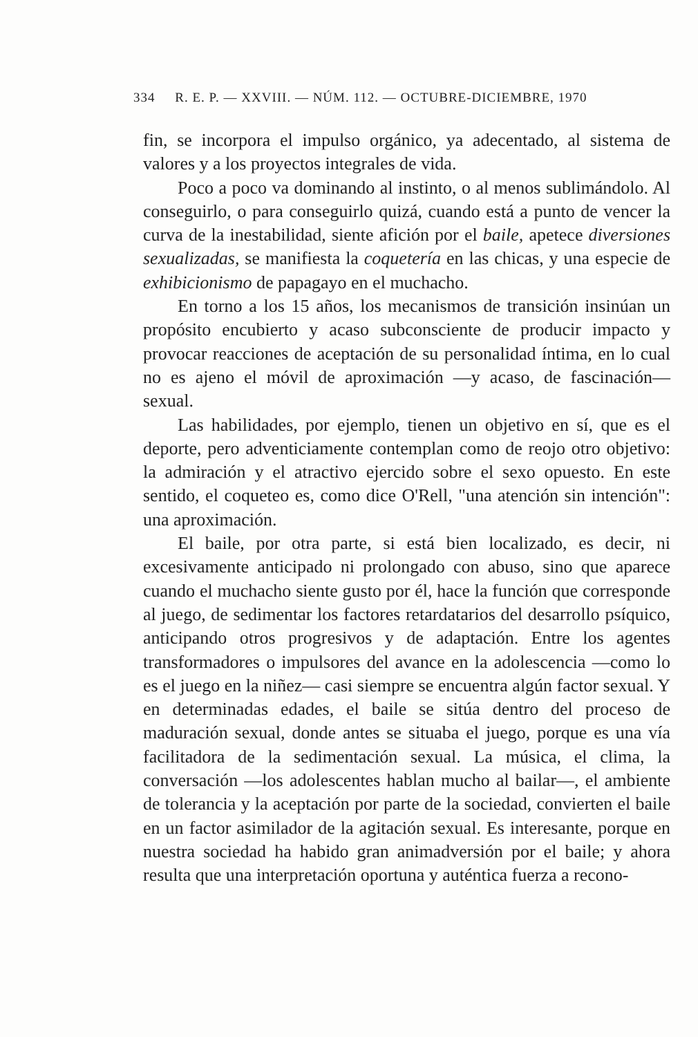334 R. E. P. — XXVIII. — NÚM. 112. — OCTUBRE-DICIEMBRE, 1970
fin, se incorpora el impulso orgánico, ya adecentado, al sistema de valores y a los proyectos integrales de vida.
Poco a poco va dominando al instinto, o al menos sublimándolo. Al conseguirlo, o para conseguirlo quizá, cuando está a punto de vencer la curva de la inestabilidad, siente afición por el baile, apetece diversiones sexualizadas, se manifiesta la coquetería en las chicas, y una especie de exhibicionismo de papagayo en el muchacho.
En torno a los 15 años, los mecanismos de transición insinúan un propósito encubierto y acaso subconsciente de producir impacto y provocar reacciones de aceptación de su personalidad íntima, en lo cual no es ajeno el móvil de aproximación —y acaso, de fascinación— sexual.
Las habilidades, por ejemplo, tienen un objetivo en sí, que es el deporte, pero adventiciamente contemplan como de reojo otro objetivo: la admiración y el atractivo ejercido sobre el sexo opuesto. En este sentido, el coqueteo es, como dice O'Rell, "una atención sin intención": una aproximación.
El baile, por otra parte, si está bien localizado, es decir, ni excesivamente anticipado ni prolongado con abuso, sino que aparece cuando el muchacho siente gusto por él, hace la función que corresponde al juego, de sedimentar los factores retardatarios del desarrollo psíquico, anticipando otros progresivos y de adaptación. Entre los agentes transformadores o impulsores del avance en la adolescencia —como lo es el juego en la niñez— casi siempre se encuentra algún factor sexual. Y en determinadas edades, el baile se sitúa dentro del proceso de maduración sexual, donde antes se situaba el juego, porque es una vía facilitadora de la sedimentación sexual. La música, el clima, la conversación —los adolescentes hablan mucho al bailar—, el ambiente de tolerancia y la aceptación por parte de la sociedad, convierten el baile en un factor asimilador de la agitación sexual. Es interesante, porque en nuestra sociedad ha habido gran animadversión por el baile; y ahora resulta que una interpretación oportuna y auténtica fuerza a recono-